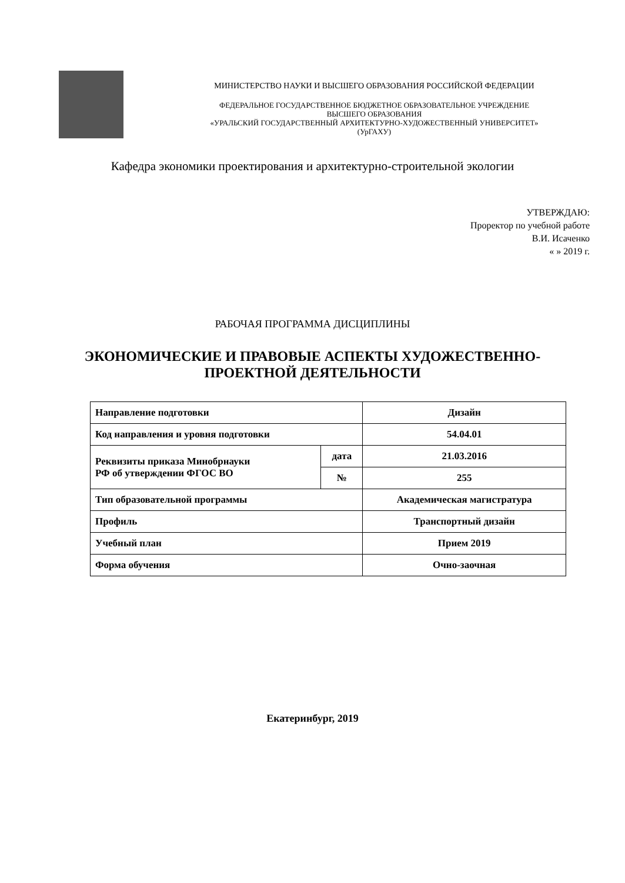МИНИСТЕРСТВО НАУКИ И ВЫСШЕГО ОБРАЗОВАНИЯ РОССИЙСКОЙ ФЕДЕРАЦИИ
ФЕДЕРАЛЬНОЕ ГОСУДАРСТВЕННОЕ БЮДЖЕТНОЕ ОБРАЗОВАТЕЛЬНОЕ УЧРЕЖДЕНИЕ
ВЫСШЕГО ОБРАЗОВАНИЯ
«УРАЛЬСКИЙ ГОСУДАРСТВЕННЫЙ АРХИТЕКТУРНО-ХУДОЖЕСТВЕННЫЙ УНИВЕРСИТЕТ»
(УрГАХУ)
Кафедра экономики проектирования и архитектурно-строительной экологии
УТВЕРЖДАЮ:
Проректор по учебной работе
В.И. Исаченко
« » 2019 г.
РАБОЧАЯ ПРОГРАММА ДИСЦИПЛИНЫ
ЭКОНОМИЧЕСКИЕ И ПРАВОВЫЕ АСПЕКТЫ ХУДОЖЕСТВЕННО-
ПРОЕКТНОЙ ДЕЯТЕЛЬНОСТИ
| Направление подготовки | | Дизайн |
| Код направления и уровня подготовки | | 54.04.01 |
| Реквизиты приказа Минобрнауки РФ об утверждении ФГОС ВО | дата | 21.03.2016 |
| | № | 255 |
| Тип образовательной программы | | Академическая магистратура |
| Профиль | | Транспортный дизайн |
| Учебный план | | Прием 2019 |
| Форма обучения | | Очно-заочная |
Екатеринбург, 2019